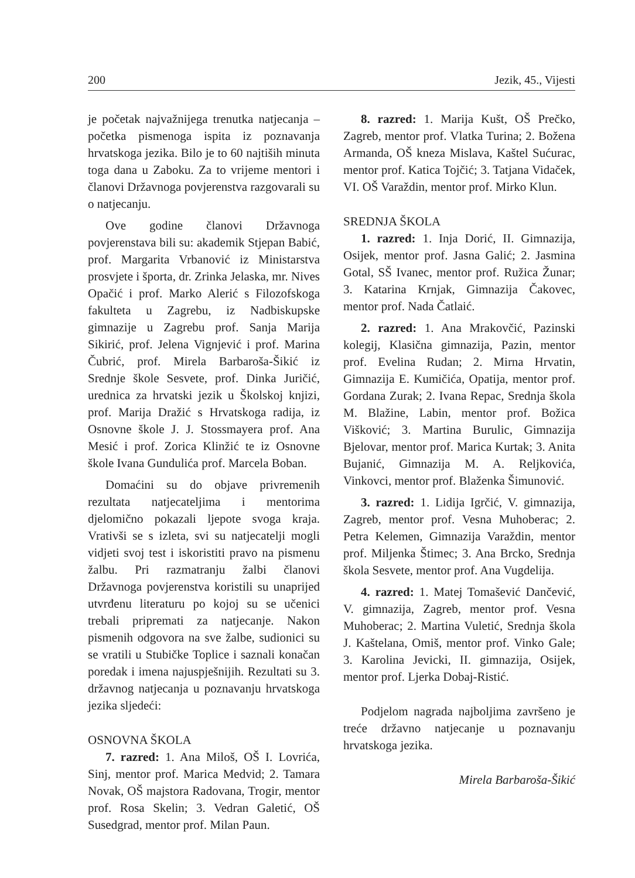200 Jezik, 45., Vijesti
je početak najvažnijega trenutka natjecanja – početka pismenoga ispita iz poznavanja hrvatskoga jezika. Bilo je to 60 najtiših minuta toga dana u Zaboku. Za to vrijeme mentori i članovi Državnoga povjerenstva razgovarali su o natjecanju.
Ove godine članovi Državnoga povjerenstava bili su: akademik Stjepan Babić, prof. Margarita Vrbanović iz Ministarstva prosvjete i športa, dr. Zrinka Jelaska, mr. Nives Opačić i prof. Marko Alerić s Filozofskoga fakulteta u Zagrebu, iz Nadbiskupske gimnazije u Zagrebu prof. Sanja Marija Sikirić, prof. Jelena Vignjević i prof. Marina Čubrić, prof. Mirela Barbaroša-Šikić iz Srednje škole Sesvete, prof. Dinka Juričić, urednica za hrvatski jezik u Školskoj knjizi, prof. Marija Dražić s Hrvatskoga radija, iz Osnovne škole J. J. Stossmayera prof. Ana Mesić i prof. Zorica Klinžić te iz Osnovne škole Ivana Gundulića prof. Marcela Boban.
Domaćini su do objave privremenih rezultata natjecateljima i mentorima djelomično pokazali ljepote svoga kraja. Vrativši se s izleta, svi su natjecatelji mogli vidjeti svoj test i iskoristiti pravo na pismenu žalbu. Pri razmatranju žalbi članovi Državnoga povjerenstva koristili su unaprijed utvrđenu literaturu po kojoj su se učenici trebali pripremati za natjecanje. Nakon pismenih odgovora na sve žalbe, sudionici su se vratili u Stubičke Toplice i saznali konačan poredak i imena najuspješnijih. Rezultati su 3. državnog natjecanja u poznavanju hrvatskoga jezika sljedeći:
OSNOVNA ŠKOLA
7. razred: 1. Ana Miloš, OŠ I. Lovrića, Sinj, mentor prof. Marica Medvid; 2. Tamara Novak, OŠ majstora Radovana, Trogir, mentor prof. Rosa Skelin; 3. Vedran Galetić, OŠ Susedgrad, mentor prof. Milan Paun.
8. razred: 1. Marija Kušt, OŠ Prečko, Zagreb, mentor prof. Vlatka Turina; 2. Božena Armanda, OŠ kneza Mislava, Kaštel Sućurac, mentor prof. Katica Tojčić; 3. Tatjana Vidaček, VI. OŠ Varaždin, mentor prof. Mirko Klun.
SREDNJA ŠKOLA
1. razred: 1. Inja Dorić, II. Gimnazija, Osijek, mentor prof. Jasna Galić; 2. Jasmina Gotal, SŠ Ivanec, mentor prof. Ružica Žunar; 3. Katarina Krnjak, Gimnazija Čakovec, mentor prof. Nada Čatlaić.
2. razred: 1. Ana Mrakovčić, Pazinski kolegij, Klasična gimnazija, Pazin, mentor prof. Evelina Rudan; 2. Mirna Hrvatin, Gimnazija E. Kumičića, Opatija, mentor prof. Gordana Zurak; 2. Ivana Repac, Srednja škola M. Blažine, Labin, mentor prof. Božica Višković; 3. Martina Burulic, Gimnazija Bjelovar, mentor prof. Marica Kurtak; 3. Anita Bujanić, Gimnazija M. A. Reljkovića, Vinkovci, mentor prof. Blaženka Šimunović.
3. razred: 1. Lidija Igrčić, V. gimnazija, Zagreb, mentor prof. Vesna Muhoberac; 2. Petra Kelemen, Gimnazija Varaždin, mentor prof. Miljenka Štimec; 3. Ana Brcko, Srednja škola Sesvete, mentor prof. Ana Vugdelija.
4. razred: 1. Matej Tomašević Dančević, V. gimnazija, Zagreb, mentor prof. Vesna Muhoberac; 2. Martina Vuletić, Srednja škola J. Kaštelana, Omiš, mentor prof. Vinko Gale; 3. Karolina Jevicki, II. gimnazija, Osijek, mentor prof. Ljerka Dobaj-Ristić.
Podjelom nagrada najboljima završeno je treće državno natjecanje u poznavanju hrvatskoga jezika.
Mirela Barbaroša-Šikić